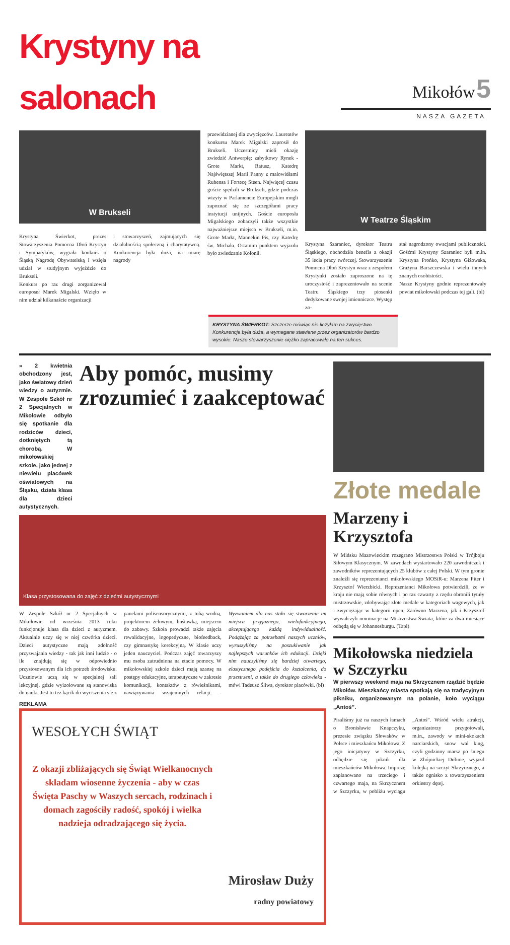Krystyny na salonach
Mikołów 5
NASZA GAZETA
W Brukseli
Krystyna Świerkot, prezes Stowarzyszenia Pomocna Dłoń Krystyn i Sympatyków, wygrała konkurs o Śląską Nagrodę Obywatelską i wzięła udział w studyjnym wyjeździe do Brukseli.
Konkurs po raz drugi zorganizował europoseł Marek Migalski. Wzięło w nim udział kilkanaście organizacji
i stowarzyszeń, zajmujących się działalnością społeczną i charytatywną. Konkurencja była duża, na miarę nagrody
przewidzianej dla zwycięzców. Laureatów konkursu Marek Migalski zaprosił do Brukseli. Uczestnicy mieli okazję zwiedzić Antwerpię: zabytkowy Rynek - Grote Markt, Ratusz, Katedrę Najświętszej Marii Panny z malowidłami Rubensa i Fortecę Steen. Najwięcej czasu goście spędzili w Brukseli, gdzie podczas wizyty w Parlamencie Europejskim mogli zapoznać się ze szczegółami pracy instytucji unijnych. Goście europosła Migalskiego zobaczyli także wszystkie najważniejsze miejsca w Brukseli, m.in. Grote Markt, Mannekin Pis, czy Katedrę św. Michała. Ostatnim punktem wyjazdu było zwiedzanie Kolonii.
W Teatrze Śląskim
Krystyna Szaraniec, dyrektor Teatru Śląskiego, obchodziła benefis z okazji 35 lecia pracy twórczej. Stowarzyszenie Pomocna Dłoń Krystyn wraz z zespołem Krystynki zostało zaproszone na tę uroczystość i zaprezentowało na scenie Teatru Śląskiego trzy piosenki dedykowane swojej imienniczce. Występ zo-
stał nagrodzony owacjami publiczności. Gośćmi Krystyny Szaraniec byli m.in. Krystyna Prońko, Krystyna Giżowska, Grażyna Barszczewska i wielu innych znanych osobistości.
Nasze Krystyny godnie reprezentowały powiat mikołowski podczas tej gali. (bl)
KRYSTYNA ŚWIERKOT: Szczerze mówiąc nie liczyłam na zwycięstwo. Konkurencja była duża, a wymagane stawiane przez organizatorów bardzo wysokie. Nasze stowarzyszenie ciężko zapracowało na ten sukces.
» 2 kwietnia obchodzony jest, jako światowy dzień wiedzy o autyzmie. W Zespole Szkół nr 2 Specjalnych w Mikołowie odbyło się spotkanie dla rodziców dzieci, dotkniętych tą chorobą. W mikołowskiej szkole, jako jednej z niewielu placówek oświatowych na Śląsku, działa klasa dla dzieci autystycznych.
Aby pomóc, musimy zrozumieć i zaakceptować
Klasa przystosowana do zajęć z dziećmi autystycznymi
W Zespole Szkół nr 2 Specjalnych w Mikołowie od września 2013 roku funkcjonuje klasa dla dzieci z autyzmem. Aktualnie uczy się w niej czwórka dzieci. Dzieci autystyczne mają zdolność przyswajania wiedzy - tak jak inni ludzie - o ile znajdują się w odpowiednio przystosowanym dla ich potrzeb środowisku. Uczniowie uczą się w specjalnej sali lekcyjnej, gdzie wyizolowane są stanowiska do nauki. Jest tu też kącik do wyciszenia się z panelami polisensorycznymi, z tubą wodną, projektorem żelowym, huśtawką, miejscem do zabawy. Szkoła prowadzi także zajęcia rewalidacyjne, logopedyczne, biofeedback, czy gimnastykę korekcyjną. W klasie uczy jeden nauczyciel. Podczas zajęć towarzyszy mu osoba zatrudniona na etacie pomocy. W mikołowskiej szkole dzieci mają szansę na postępy edukacyjne, terapeutyczne w zakresie komunikacji, kontaktów z rówieśnikami, nawiązywania wzajemnych relacji. - Wyzwaniem dla nas stało się stworzenie im miejsca przyjaznego, wielofunkcyjnego, akceptującego każdą indywidualność. Podążając za potrzebami naszych uczniów, wyruszyliśmy na poszukiwanie jak najlepszych warunków ich edukacji. Dzięki nim nauczyliśmy się bardziej otwartego, elastycznego podejścia do kształcenia, do przestrzeni, a także do drugiego człowieka - mówi Tadeusz Śliwa, dyrektor placówki. (bl)
REKLAMA
WESOŁYCH ŚWIĄT
Z okazji zbliżających się Świąt Wielkanocnych składam wiosenne życzenia - aby w czas Święta Paschy w Waszych sercach, rodzinach i domach zagościły radość, spokój i wielka nadzieja odradzającego się życia.
Mirosław Duży
radny powiatowy
Złote medale
Marzeny i Krzysztofa
W Mińsku Mazowieckim rozegrano Mistrzostwa Polski w Trójboju Siłowym Klasycznym. W zawodach wystartowało 220 zawodniczek i zawodników reprezentujących 25 klubów z całej Polski. W tym gronie znaleźli się reprezentanci mikołowskiego MOSiR-u: Marzena Piter i Krzysztof Wierzbicki. Reprezentanci Mikołowa potwierdzili, że w kraju nie mają sobie równych i po raz czwarty z rzędu obronili tytuły mistrzowskie, zdobywając złote medale w kategoriach wagowych, jak i zwyciężając w kategorii open. Zarówno Marzena, jak i Krzysztof wywalczyli nominacje na Mistrzostwa Świata, które za dwa miesiące odbędą się w Johannesburgu. (Tapi)
Mikołowska niedziela w Szczyrku
W pierwszy weekend maja na Skrzycznem rządzić będzie Mikołów. Mieszkańcy miasta spotkają się na tradycyjnym pikniku, organizowanym na polanie, koło wyciągu „Antoś”.
Pisaliśmy już na naszych łamach o Bronisławie Knapczyku, prezesie związku Słowaków w Polsce i mieszkańcu Mikołowa. Z jego inicjatywy w Szczyrku, odbędzie się piknik dla mieszkańców Mikołowa. Imprezę zaplanowano na trzeciego i czwartego maja, na Skrzycznem w Szczyrku, w pobliżu wyciągu „Antoś”. Wśród wielu atrakcji, organizatorzy przygotowali, m.in., zawody w mini-skokach narciarskich, snow wal king, czyli godzinny marsz po śniegu w Zbójnickiej Dolinie, wyjazd kolejką na szczyt Skrzycznego, a także ognisko z towarzyszeniem orkiestry dętej.